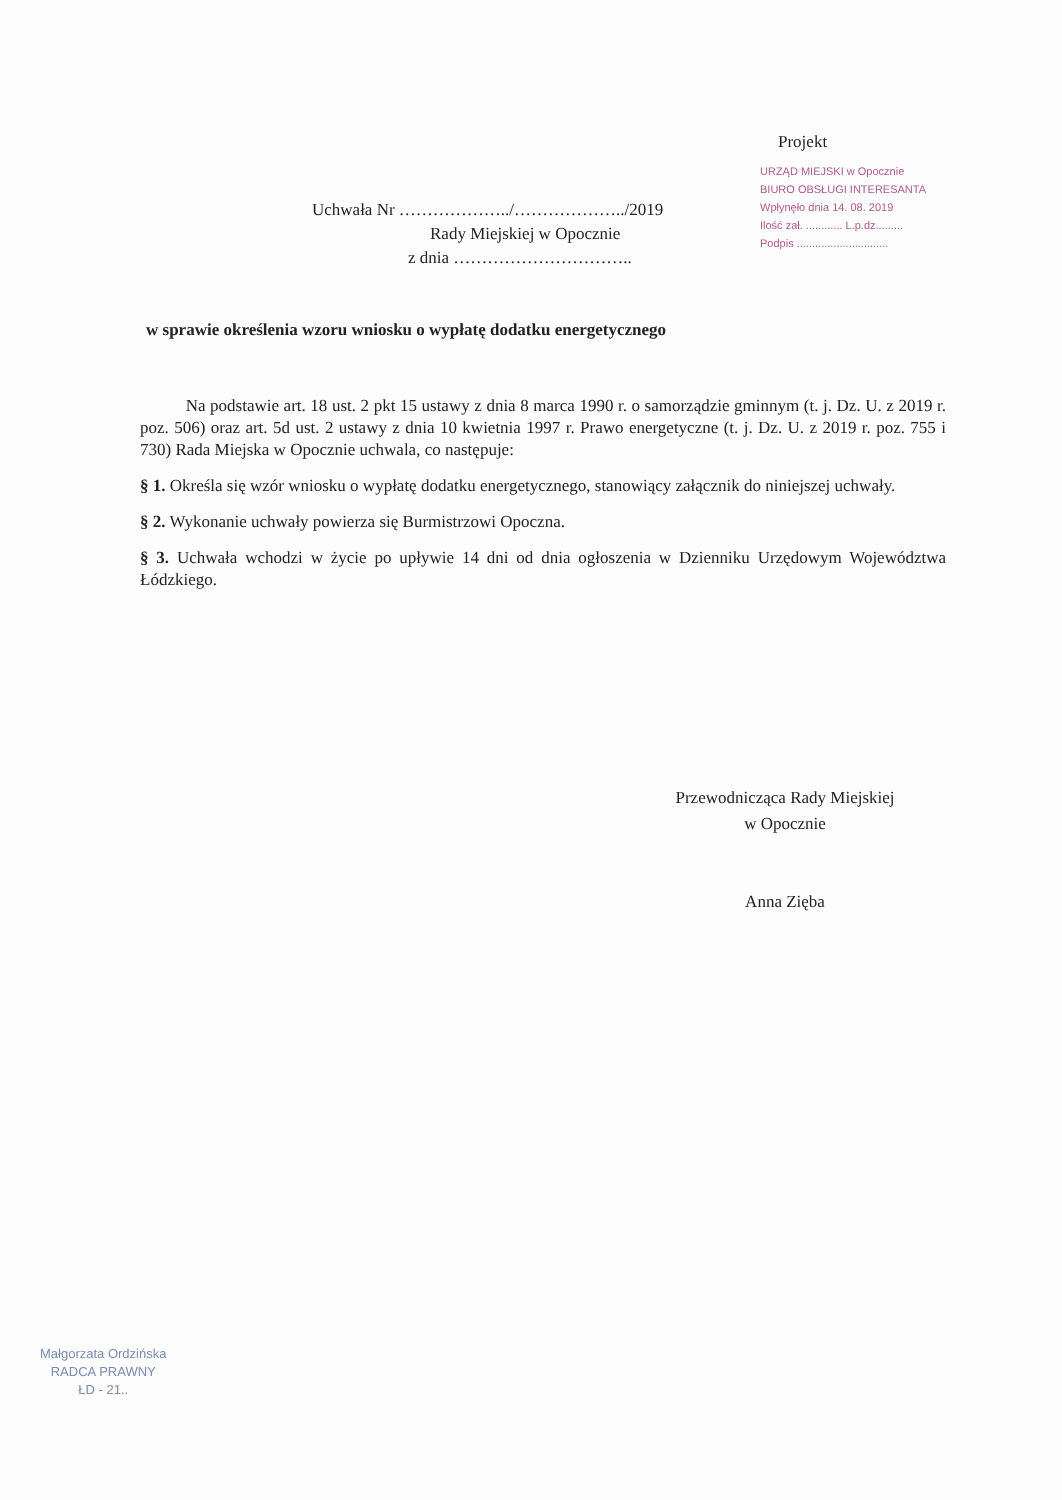Projekt
URZĄD MIEJSKI w Opocznie
BIURO OBSŁUGI INTERESANTA
Wpłynęło dnia 14. 08. 2019
Ilość zał. ............ L.p.dz.........
Podpis ..............................
Uchwała Nr ………………../………………../2019
Rady Miejskiej w Opocznie
z dnia …………………………..
w sprawie określenia wzoru wniosku o wypłatę dodatku energetycznego
Na podstawie art. 18 ust. 2 pkt 15 ustawy z dnia 8 marca 1990 r. o samorządzie gminnym (t. j. Dz. U. z 2019 r. poz. 506) oraz art. 5d ust. 2 ustawy z dnia 10 kwietnia 1997 r. Prawo energetyczne (t. j. Dz. U. z 2019 r. poz. 755 i 730) Rada Miejska w Opocznie uchwala, co następuje:
§ 1. Określa się wzór wniosku o wypłatę dodatku energetycznego, stanowiący załącznik do niniejszej uchwały.
§ 2. Wykonanie uchwały powierza się Burmistrzowi Opoczna.
§ 3. Uchwała wchodzi w życie po upływie 14 dni od dnia ogłoszenia w Dzienniku Urzędowym Województwa Łódzkiego.
Przewodnicząca Rady Miejskiej
w Opocznie
Anna Zięba
Małgorzata Ordzińska
RADCA PRAWNY
ŁD - 21..